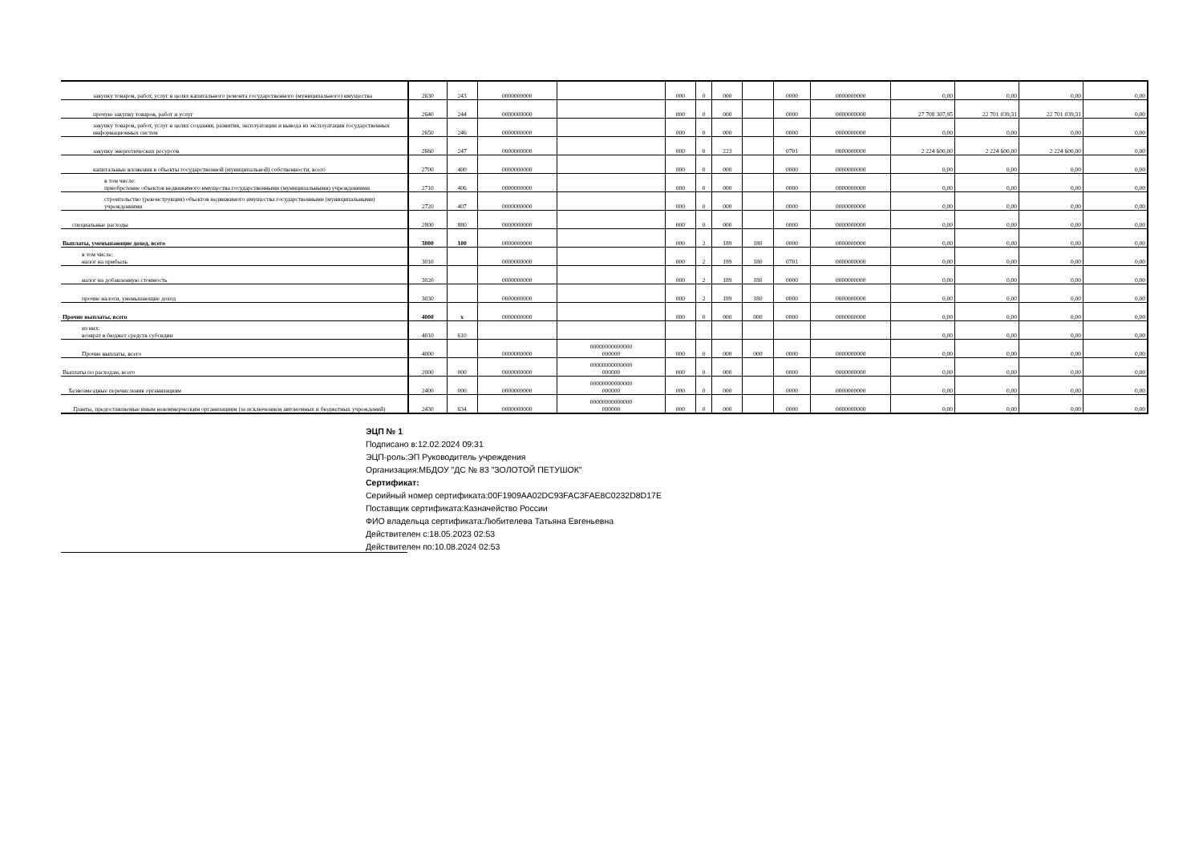| закупку товаров, работ, услуг в целях капитального ремонта государственного (муниципального) имущества | 2630 | 243 | 0000000000 | | 000 | 0 | 000 | | 0000 | 0000000000 | 0,00 | 0,00 | 0,00 | 0,00 |
| прочую закупку товаров, работ и услуг | 2640 | 244 | 0000000000 | | 000 | 0 | 000 | | 0000 | 0000000000 | 27 708 307,95 | 22 701 039,31 | 22 701 039,31 | 0,00 |
| закупку товаров, работ, услуг в целях создания, развития, эксплуатации и вывода из эксплуатации государственных информационных систем | 2650 | 246 | 0000000000 | | 000 | 0 | 000 | | 0000 | 0000000000 | 0,00 | 0,00 | 0,00 | 0,00 |
| закупку энергетических ресурсов | 2660 | 247 | 0000000000 | | 000 | 0 | 223 | | 0701 | 0000000000 | 2 224 600,00 | 2 224 600,00 | 2 224 600,00 | 0,00 |
| капитальные вложения в объекты государственной (муниципальной) собственности, всего | 2700 | 400 | 0000000000 | | 000 | 0 | 000 | | 0000 | 0000000000 | 0,00 | 0,00 | 0,00 | 0,00 |
| в том числе: приобретение объектов недвижимого имущества государственными (муниципальными) учреждениями | 2710 | 406 | 0000000000 | | 000 | 0 | 000 | | 0000 | 0000000000 | 0,00 | 0,00 | 0,00 | 0,00 |
| строительство (реконструкция) объектов недвижимого имущества государственными (муниципальными) учреждениями | 2720 | 407 | 0000000000 | | 000 | 0 | 000 | | 0000 | 0000000000 | 0,00 | 0,00 | 0,00 | 0,00 |
| специальные расходы | 2800 | 880 | 0000000000 | | 000 | 0 | 000 | | 0000 | 0000000000 | 0,00 | 0,00 | 0,00 | 0,00 |
| Выплаты, уменьшающие доход, всего | 3000 | 100 | 0000000000 | | 000 | 2 | 189 | 180 | 0000 | 0000000000 | 0,00 | 0,00 | 0,00 | 0,00 |
| в том числе: налог на прибыль | 3010 | | 0000000000 | | 000 | 2 | 189 | 180 | 0701 | 0000000000 | 0,00 | 0,00 | 0,00 | 0,00 |
| налог на добавленную стоимость | 3020 | | 0000000000 | | 000 | 2 | 189 | 180 | 0000 | 0000000000 | 0,00 | 0,00 | 0,00 | 0,00 |
| прочие налоги, уменьшающие доход | 3030 | | 0000000000 | | 000 | 2 | 189 | 180 | 0000 | 0000000000 | 0,00 | 0,00 | 0,00 | 0,00 |
| Прочие выплаты, всего | 4000 | x | 0000000000 | | 000 | 0 | 000 | 000 | 0000 | 0000000000 | 0,00 | 0,00 | 0,00 | 0,00 |
| из них: возврат в бюджет средств субсидии | 4010 | 610 | | | | | | | | | 0,00 | 0,00 | 0,00 | 0,00 |
| Прочие выплаты, всего | 4000 | | 0000000000 | 00000000000000 000000 | 000 | 0 | 000 | 000 | 0000 | 0000000000 | 0,00 | 0,00 | 0,00 | 0,00 |
| Выплаты по расходам, всего | 2000 | 000 | 0000000000 | 00000000000000 000000 | 000 | 0 | 000 | | 0000 | 0000000000 | 0,00 | 0,00 | 0,00 | 0,00 |
| Безвозмездные перечисления организациям | 2400 | 000 | 0000000000 | 00000000000000 000000 | 000 | 0 | 000 | | 0000 | 0000000000 | 0,00 | 0,00 | 0,00 | 0,00 |
| Гранты, предоставляемые иным некоммерческим организациям (за исключением автономных и бюджетных учреждений) | 2430 | 634 | 0000000000 | 00000000000000 000000 | 000 | 0 | 000 | | 0000 | 0000000000 | 0,00 | 0,00 | 0,00 | 0,00 |
ЭЦП № 1
Подписано в:12.02.2024 09:31
ЭЦП-роль:ЭП Руководитель учреждения
Организация:МБДОУ "ДС № 83 "ЗОЛОТОЙ ПЕТУШОК"
Сертификат:
Серийный номер сертификата:00F1909AA02DC93FAC3FAE8C0232D8D17E
Поставщик сертификата:Казначейство России
ФИО владельца сертификата:Любителева Татьяна Евгеньевна
Действителен с:18.05.2023 02:53
Действителен по:10.08.2024 02:53